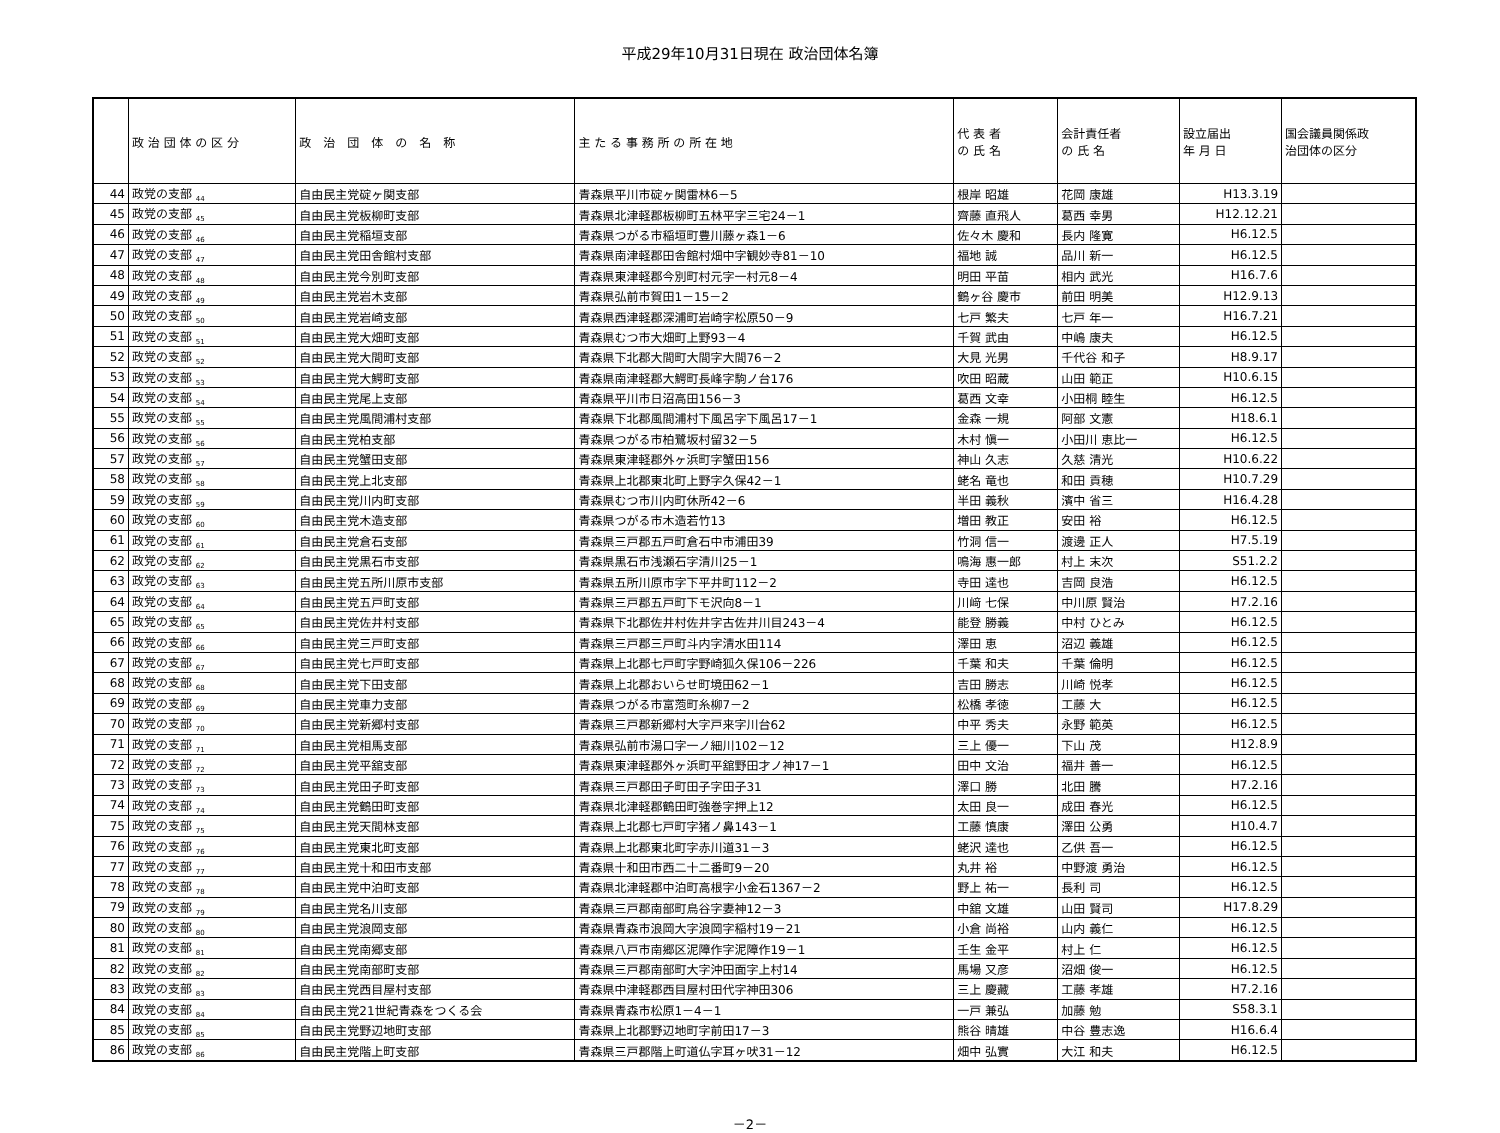平成29年10月31日現在 政治団体名簿
| | 政 治 団 体 の 区 分 | 政 治 団 体 の 名 称 | 主 た る 事 務 所 の 所 在 地 | 代 表 者 の 氏 名 | 会計責任者 の 氏 名 | 設立届出 年 月 日 | 国会議員関係政 治団体の区分 |
| --- | --- | --- | --- | --- | --- | --- | --- |
| 44 | 政党の支部 <sub>44</sub> | 自由民主党碇ヶ関支部 | 青森県平川市碇ヶ関雷林6－5 | 根岸 昭雄 | 花岡 康雄 | H13.3.19 | |
| 45 | 政党の支部 <sub>45</sub> | 自由民主党板柳町支部 | 青森県北津軽郡板柳町五林平字三宅24－1 | 齊藤 直飛人 | 葛西 幸男 | H12.12.21 | |
| 46 | 政党の支部 <sub>46</sub> | 自由民主党稲垣支部 | 青森県つがる市稲垣町豊川藤ヶ森1－6 | 佐々木 慶和 | 長内 隆寛 | H6.12.5 | |
| 47 | 政党の支部 <sub>47</sub> | 自由民主党田舎館村支部 | 青森県南津軽郡田舎館村畑中字観妙寺81－10 | 福地 誠 | 品川 新一 | H6.12.5 | |
| 48 | 政党の支部 <sub>48</sub> | 自由民主党今別町支部 | 青森県東津軽郡今別町村元字一村元8－4 | 明田 平苗 | 相内 武光 | H16.7.6 | |
| 49 | 政党の支部 <sub>49</sub> | 自由民主党岩木支部 | 青森県弘前市賀田1－15－2 | 鶴ヶ谷 慶市 | 前田 明美 | H12.9.13 | |
| 50 | 政党の支部 <sub>50</sub> | 自由民主党岩崎支部 | 青森県西津軽郡深浦町岩崎字松原50－9 | 七戸 繁夫 | 七戸 年一 | H16.7.21 | |
| 51 | 政党の支部 <sub>51</sub> | 自由民主党大畑町支部 | 青森県むつ市大畑町上野93－4 | 千賀 武由 | 中嶋 康夫 | H6.12.5 | |
| 52 | 政党の支部 <sub>52</sub> | 自由民主党大間町支部 | 青森県下北郡大間町大間字大間76－2 | 大見 光男 | 千代谷 和子 | H8.9.17 | |
| 53 | 政党の支部 <sub>53</sub> | 自由民主党大鰐町支部 | 青森県南津軽郡大鰐町長峰字駒ノ台176 | 吹田 昭蔵 | 山田 範正 | H10.6.15 | |
| 54 | 政党の支部 <sub>54</sub> | 自由民主党尾上支部 | 青森県平川市日沼高田156－3 | 葛西 文幸 | 小田桐 睦生 | H6.12.5 | |
| 55 | 政党の支部 <sub>55</sub> | 自由民主党風間浦村支部 | 青森県下北郡風間浦村下風呂字下風呂17－1 | 金森 一規 | 阿部 文憲 | H18.6.1 | |
| 56 | 政党の支部 <sub>56</sub> | 自由民主党柏支部 | 青森県つがる市柏鷺坂村留32－5 | 木村 愼一 | 小田川 恵比一 | H6.12.5 | |
| 57 | 政党の支部 <sub>57</sub> | 自由民主党蟹田支部 | 青森県東津軽郡外ヶ浜町字蟹田156 | 神山 久志 | 久慈 清光 | H10.6.22 | |
| 58 | 政党の支部 <sub>58</sub> | 自由民主党上北支部 | 青森県上北郡東北町上野字久保42－1 | 蛯名 竜也 | 和田 貢穂 | H10.7.29 | |
| 59 | 政党の支部 <sub>59</sub> | 自由民主党川内町支部 | 青森県むつ市川内町休所42－6 | 半田 義秋 | 濱中 省三 | H16.4.28 | |
| 60 | 政党の支部 <sub>60</sub> | 自由民主党木造支部 | 青森県つがる市木造若竹13 | 増田 教正 | 安田 裕 | H6.12.5 | |
| 61 | 政党の支部 <sub>61</sub> | 自由民主党倉石支部 | 青森県三戸郡五戸町倉石中市浦田39 | 竹洞 信一 | 渡邊 正人 | H7.5.19 | |
| 62 | 政党の支部 <sub>62</sub> | 自由民主党黒石市支部 | 青森県黒石市浅瀬石字清川25－1 | 鳴海 惠一郎 | 村上 末次 | S51.2.2 | |
| 63 | 政党の支部 <sub>63</sub> | 自由民主党五所川原市支部 | 青森県五所川原市字下平井町112－2 | 寺田 達也 | 吉岡 良浩 | H6.12.5 | |
| 64 | 政党の支部 <sub>64</sub> | 自由民主党五戸町支部 | 青森県三戸郡五戸町下モ沢向8－1 | 川﨑 七保 | 中川原 賢治 | H7.2.16 | |
| 65 | 政党の支部 <sub>65</sub> | 自由民主党佐井村支部 | 青森県下北郡佐井村佐井字古佐井川目243－4 | 能登 勝義 | 中村 ひとみ | H6.12.5 | |
| 66 | 政党の支部 <sub>66</sub> | 自由民主党三戸町支部 | 青森県三戸郡三戸町斗内字清水田114 | 澤田 恵 | 沼辺 義雄 | H6.12.5 | |
| 67 | 政党の支部 <sub>67</sub> | 自由民主党七戸町支部 | 青森県上北郡七戸町字野崎狐久保106－226 | 千葉 和夫 | 千葉 倫明 | H6.12.5 | |
| 68 | 政党の支部 <sub>68</sub> | 自由民主党下田支部 | 青森県上北郡おいらせ町境田62－1 | 吉田 勝志 | 川崎 悦孝 | H6.12.5 | |
| 69 | 政党の支部 <sub>69</sub> | 自由民主党車力支部 | 青森県つがる市富萢町糸柳7－2 | 松橋 孝徳 | 工藤 大 | H6.12.5 | |
| 70 | 政党の支部 <sub>70</sub> | 自由民主党新郷村支部 | 青森県三戸郡新郷村大字戸来字川台62 | 中平 秀夫 | 永野 範英 | H6.12.5 | |
| 71 | 政党の支部 <sub>71</sub> | 自由民主党相馬支部 | 青森県弘前市湯口字一ノ細川102－12 | 三上 優一 | 下山 茂 | H12.8.9 | |
| 72 | 政党の支部 <sub>72</sub> | 自由民主党平舘支部 | 青森県東津軽郡外ヶ浜町平舘野田才ノ神17－1 | 田中 文治 | 福井 善一 | H6.12.5 | |
| 73 | 政党の支部 <sub>73</sub> | 自由民主党田子町支部 | 青森県三戸郡田子町田子字田子31 | 澤口 勝 | 北田 騰 | H7.2.16 | |
| 74 | 政党の支部 <sub>74</sub> | 自由民主党鶴田町支部 | 青森県北津軽郡鶴田町強巻字押上12 | 太田 良一 | 成田 春光 | H6.12.5 | |
| 75 | 政党の支部 <sub>75</sub> | 自由民主党天間林支部 | 青森県上北郡七戸町字猪ノ鼻143－1 | 工藤 慎康 | 澤田 公勇 | H10.4.7 | |
| 76 | 政党の支部 <sub>76</sub> | 自由民主党東北町支部 | 青森県上北郡東北町字赤川道31－3 | 蛯沢 達也 | 乙供 吾一 | H6.12.5 | |
| 77 | 政党の支部 <sub>77</sub> | 自由民主党十和田市支部 | 青森県十和田市西二十二番町9－20 | 丸井 裕 | 中野渡 勇治 | H6.12.5 | |
| 78 | 政党の支部 <sub>78</sub> | 自由民主党中泊町支部 | 青森県北津軽郡中泊町高根字小金石1367－2 | 野上 祐一 | 長利 司 | H6.12.5 | |
| 79 | 政党の支部 <sub>79</sub> | 自由民主党名川支部 | 青森県三戸郡南部町鳥谷字妻神12－3 | 中舘 文雄 | 山田 賢司 | H17.8.29 | |
| 80 | 政党の支部 <sub>80</sub> | 自由民主党浪岡支部 | 青森県青森市浪岡大字浪岡字稲村19－21 | 小倉 尚裕 | 山内 義仁 | H6.12.5 | |
| 81 | 政党の支部 <sub>81</sub> | 自由民主党南郷支部 | 青森県八戸市南郷区泥障作字泥障作19－1 | 壬生 金平 | 村上 仁 | H6.12.5 | |
| 82 | 政党の支部 <sub>82</sub> | 自由民主党南部町支部 | 青森県三戸郡南部町大字沖田面字上村14 | 馬場 又彦 | 沼畑 俊一 | H6.12.5 | |
| 83 | 政党の支部 <sub>83</sub> | 自由民主党西目屋村支部 | 青森県中津軽郡西目屋村田代字神田306 | 三上 慶藏 | 工藤 孝雄 | H7.2.16 | |
| 84 | 政党の支部 <sub>84</sub> | 自由民主党21世紀青森をつくる会 | 青森県青森市松原1－4－1 | 一戸 兼弘 | 加藤 勉 | S58.3.1 | |
| 85 | 政党の支部 <sub>85</sub> | 自由民主党野辺地町支部 | 青森県上北郡野辺地町字前田17－3 | 熊谷 晴雄 | 中谷 豊志逸 | H16.6.4 | |
| 86 | 政党の支部 <sub>86</sub> | 自由民主党階上町支部 | 青森県三戸郡階上町道仏字耳ヶ吠31－12 | 畑中 弘實 | 大江 和夫 | H6.12.5 | |
－2－